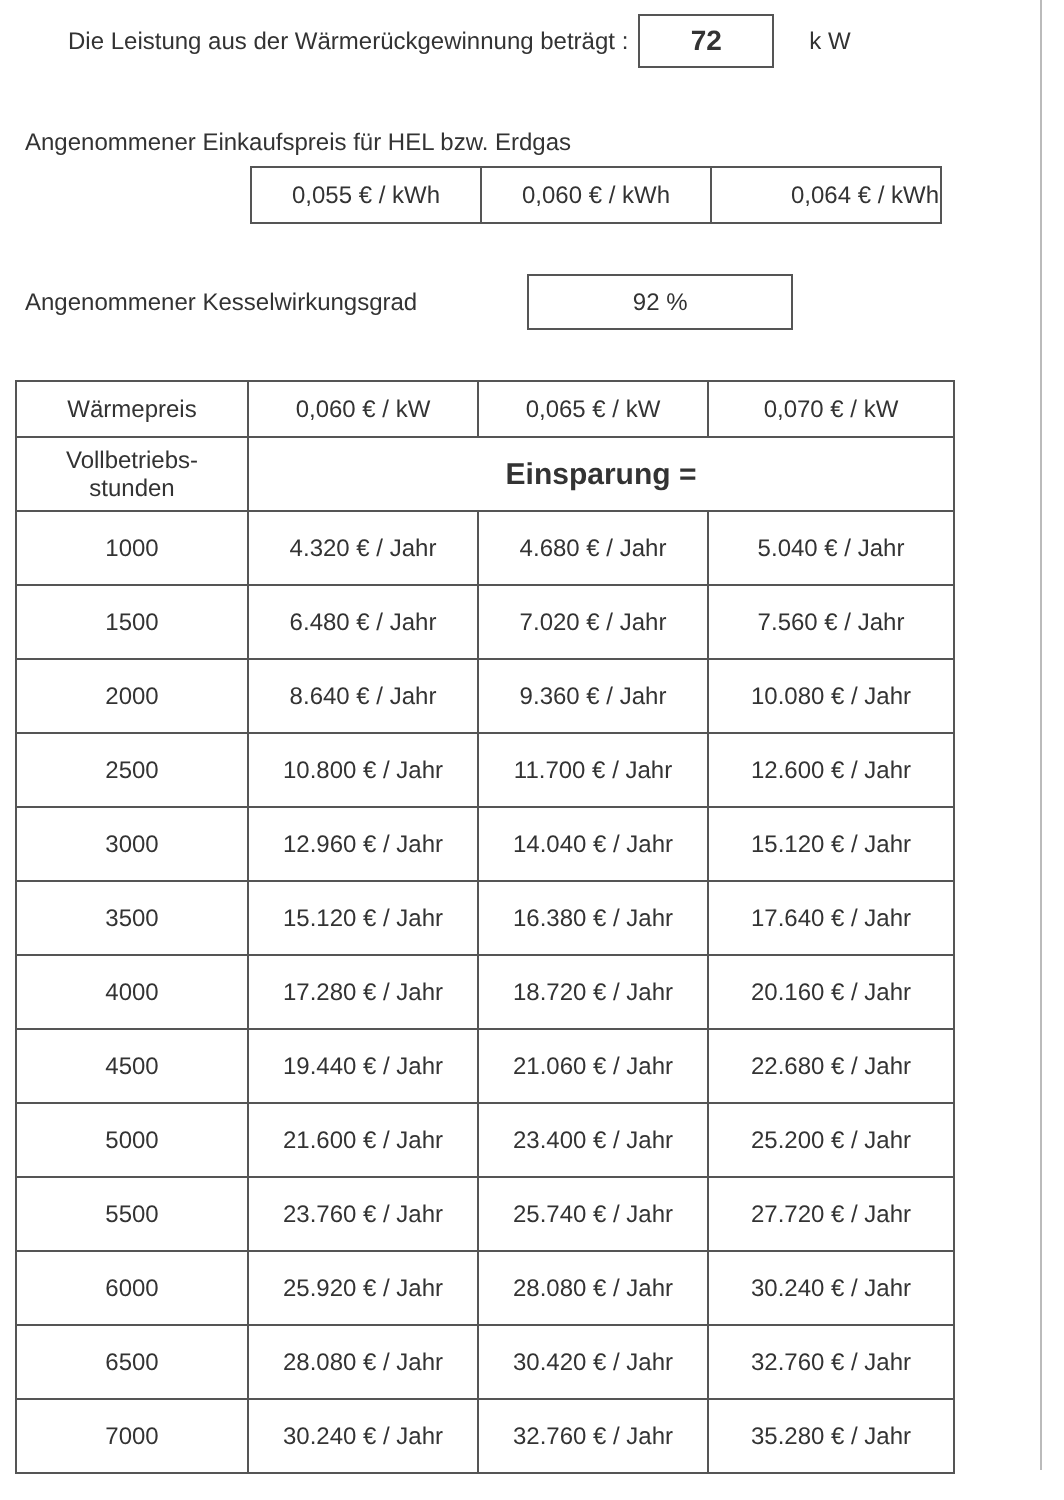Die Leistung aus der Wärmerückgewinnung beträgt : 72 k W
Angenommener Einkaufspreis für HEL bzw. Erdgas
| 0,055 € / kWh | 0,060 € / kWh | 0,064 € / kWh |
Angenommener Kesselwirkungsgrad 92 %
| Wärmepreis | 0,060 € / kW | 0,065 € / kW | 0,070 € / kW |
| --- | --- | --- | --- |
| Vollbetriebs- stunden | Einsparung = | | |
| 1000 | 4.320 € / Jahr | 4.680 € / Jahr | 5.040 € / Jahr |
| 1500 | 6.480 € / Jahr | 7.020 € / Jahr | 7.560 € / Jahr |
| 2000 | 8.640 € / Jahr | 9.360 € / Jahr | 10.080 € / Jahr |
| 2500 | 10.800 € / Jahr | 11.700 € / Jahr | 12.600 € / Jahr |
| 3000 | 12.960 € / Jahr | 14.040 € / Jahr | 15.120 € / Jahr |
| 3500 | 15.120 € / Jahr | 16.380 € / Jahr | 17.640 € / Jahr |
| 4000 | 17.280 € / Jahr | 18.720 € / Jahr | 20.160 € / Jahr |
| 4500 | 19.440 € / Jahr | 21.060 € / Jahr | 22.680 € / Jahr |
| 5000 | 21.600 € / Jahr | 23.400 € / Jahr | 25.200 € / Jahr |
| 5500 | 23.760 € / Jahr | 25.740 € / Jahr | 27.720 € / Jahr |
| 6000 | 25.920 € / Jahr | 28.080 € / Jahr | 30.240 € / Jahr |
| 6500 | 28.080 € / Jahr | 30.420 € / Jahr | 32.760 € / Jahr |
| 7000 | 30.240 € / Jahr | 32.760 € / Jahr | 35.280 € / Jahr |